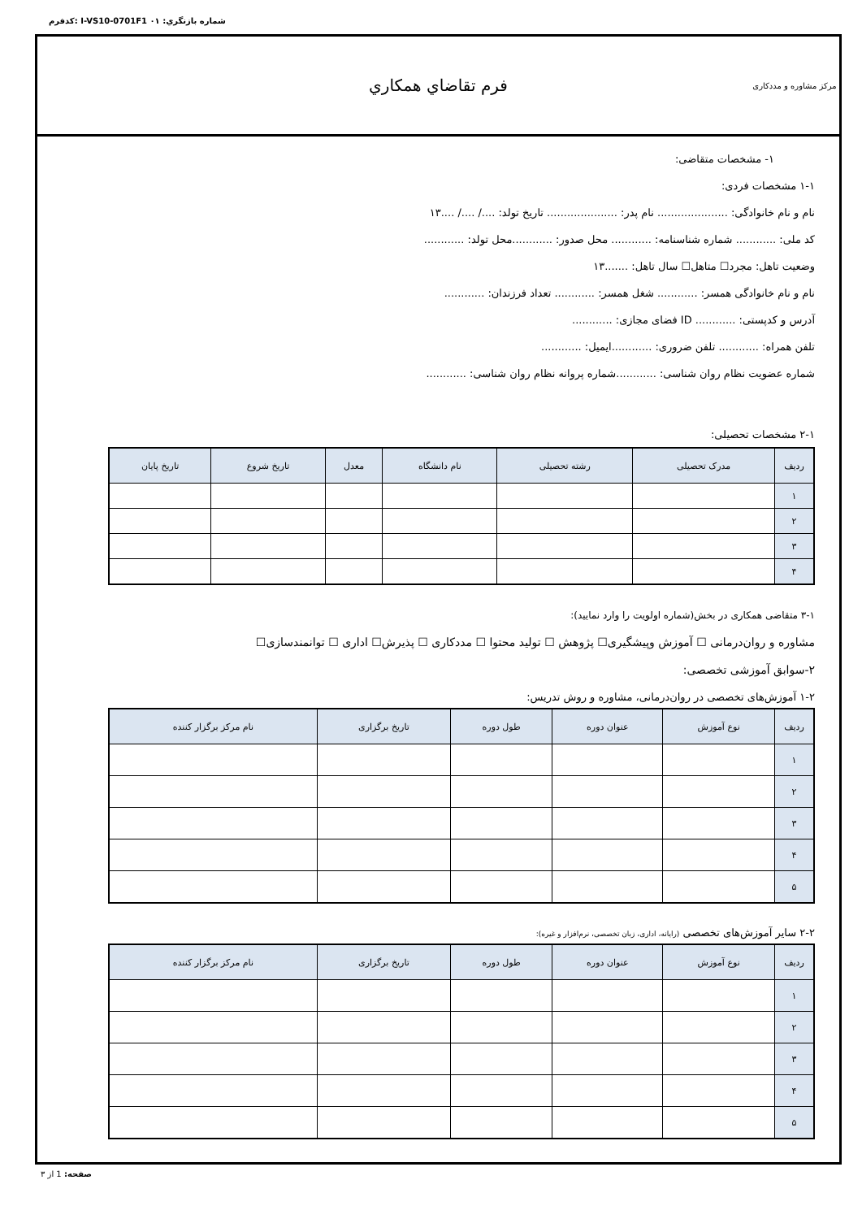كدفرم: I-VS10-0701F1 شماره بازنگري: ٠١
مرکز مشاوره و مددکاری
فرم تقاضاي همكاري
١- مشخصات متقاضی:
١-١ مشخصات فردی:
نام و نام خانوادگی: ..................... نام پدر: ..................... تاریخ تولد: ..../ ..../ ....١٣
کد ملی: ............ شماره شناسنامه: ............ محل صدور: ............محل تولد: ............
وضعیت تاهل: مجرد☐ متاهل☐ سال تاهل: .......١٣
نام و نام خانوادگی همسر: ............ شغل همسر: ............ تعداد فرزندان: ............
آدرس و کدپستی: ............ ID فضای مجازی: ............
تلفن همراه: ............ تلفن ضروری: ............ایمیل: ............
شماره عضویت نظام روان شناسی: ............شماره پروانه نظام روان شناسی: ............
١-٢ مشخصات تحصیلی:
| ردیف | مدرک تحصیلی | رشته تحصیلی | نام دانشگاه | معدل | تاریخ شروع | تاریخ پایان |
| --- | --- | --- | --- | --- | --- | --- |
| ١ | | | | | | |
| ٢ | | | | | | |
| ٣ | | | | | | |
| ۴ | | | | | | |
١-٣ متقاضی همکاری در بخش(شماره اولویت را وارد نمایید):
مشاوره و روان‌درمانی ☐ آموزش وپیشگیری☐ پژوهش ☐ تولید محتوا ☐ مددکاری ☐ پذیرش☐ اداری ☐ توانمندسازی☐
٢-سوابق آموزشی تخصصی:
٢-١ آموزش‌های تخصصی در روان‌درمانی، مشاوره و روش تدریس:
| ردیف | نوع آموزش | عنوان دوره | طول دوره | تاریخ برگزاری | نام مرکز برگزار کننده |
| --- | --- | --- | --- | --- | --- |
| ١ | | | | | |
| ٢ | | | | | |
| ٣ | | | | | |
| ۴ | | | | | |
| ۵ | | | | | |
٢-٢ سایر آموزش‌های تخصصی (رایانه، اداری، زبان تخصصی، نرم‌افزار و غیره):
| ردیف | نوع آموزش | عنوان دوره | طول دوره | تاریخ برگزاری | نام مرکز برگزار کننده |
| --- | --- | --- | --- | --- | --- |
| ١ | | | | | |
| ٢ | | | | | |
| ٣ | | | | | |
| ۴ | | | | | |
| ۵ | | | | | |
صفحه: 1 از ٣